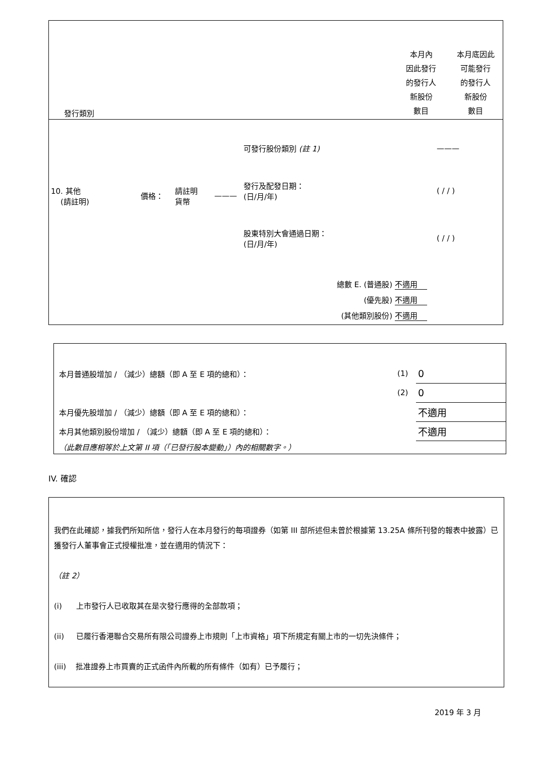| 發行類別 | 本月內 因此發行 的發行人 新股份 數目 | 本月底因此 可能發行 的發行人 新股份 數目 |
| 10. 其他 (請註明) | 價格： | 請註明 貨幣 | ——— | 可發行股份類別 (註 1) | ——— | |
| | | | | 發行及配發日期： (日/月/年) | ( / / ) | |
| | | | | 股東特別大會通過日期： (日/月/年) | ( / / ) | |
總數 E. (普通股) 不適用
(優先股) 不適用
(其他類別股份) 不適用
| 本月普通股增加 / （減少）總額（即 A 至 E 項的總和）： | (1) | 0 |
| | (2) | 0 |
| 本月優先股增加 / （減少）總額（即 A 至 E 項的總和）： | | 不適用 |
| 本月其他類別股份增加 / （減少）總額（即 A 至 E 項的總和）： | | 不適用 |
| （此數目應相等於上文第 II 項（「已發行股本變動」）內的相關數字。） | | |
IV. 確認
我們在此確認，據我們所知所信，發行人在本月發行的每項證券（如第 III 部所述但未曾於根據第 13.25A 條所刊發的報表中披露）已獲發行人董事會正式授權批准，並在適用的情況下：
（註 2）
(i) 上市發行人已收取其在是次發行應得的全部款項；
(ii) 已履行香港聯合交易所有限公司證券上市規則「上市資格」項下所規定有關上市的一切先決條件；
(iii) 批准證券上市買賣的正式函件內所載的所有條件（如有）已予履行；
2019 年 3 月